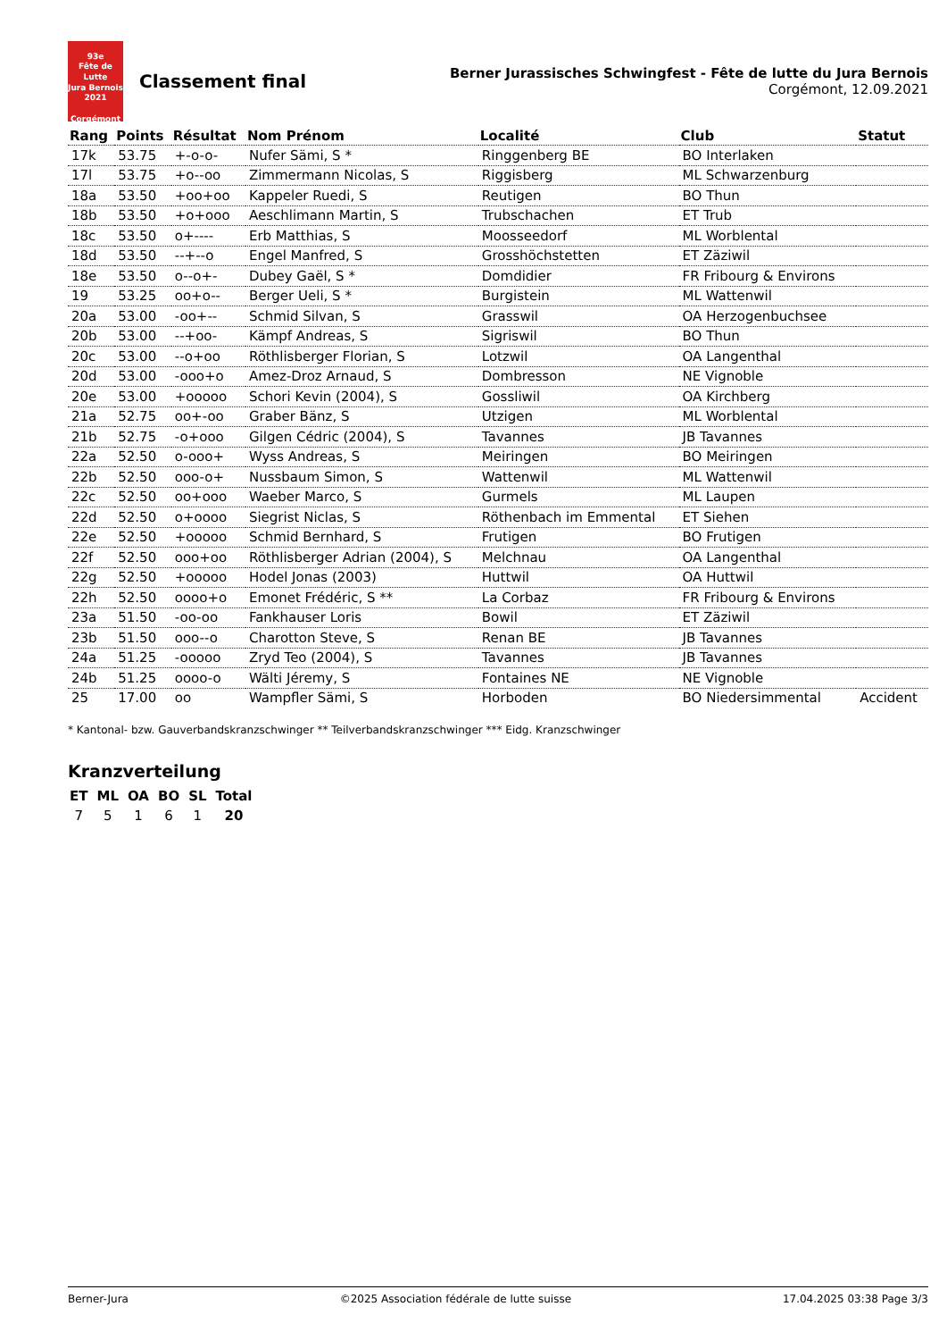93e
Fête de Lutte
Jura Bernois
2021
Corgémont
Classement final
Berner Jurassisches Schwingfest - Fête de lutte du Jura Bernois
Corgémont, 12.09.2021
| Rang | Points | Résultat | Nom Prénom | Localité | Club | Statut |
| --- | --- | --- | --- | --- | --- | --- |
| 17k | 53.75 | +-o-o- | Nufer Sämi, S * | Ringgenberg BE | BO Interlaken | |
| 17l | 53.75 | +o--oo | Zimmermann Nicolas, S | Riggisberg | ML Schwarzenburg | |
| 18a | 53.50 | +oo+oo | Kappeler Ruedi, S | Reutigen | BO Thun | |
| 18b | 53.50 | +o+ooo | Aeschlimann Martin, S | Trubschachen | ET Trub | |
| 18c | 53.50 | o+---- | Erb Matthias, S | Moosseedorf | ML Worblental | |
| 18d | 53.50 | --+--o | Engel Manfred, S | Grosshöchstetten | ET Zäziwil | |
| 18e | 53.50 | o--o+- | Dubey Gaël, S * | Domdidier | FR Fribourg & Environs | |
| 19 | 53.25 | oo+o-- | Berger Ueli, S * | Burgistein | ML Wattenwil | |
| 20a | 53.00 | -oo+-- | Schmid Silvan, S | Grasswil | OA Herzogenbuchsee | |
| 20b | 53.00 | --+oo- | Kämpf Andreas, S | Sigriswil | BO Thun | |
| 20c | 53.00 | --o+oo | Röthlisberger Florian, S | Lotzwil | OA Langenthal | |
| 20d | 53.00 | -ooo+o | Amez-Droz Arnaud, S | Dombresson | NE Vignoble | |
| 20e | 53.00 | +ooooo | Schori Kevin (2004), S | Gossliwil | OA Kirchberg | |
| 21a | 52.75 | oo+-oo | Graber Bänz, S | Utzigen | ML Worblental | |
| 21b | 52.75 | -o+ooo | Gilgen Cédric (2004), S | Tavannes | JB Tavannes | |
| 22a | 52.50 | o-ooo+ | Wyss Andreas, S | Meiringen | BO Meiringen | |
| 22b | 52.50 | ooo-o+ | Nussbaum Simon, S | Wattenwil | ML Wattenwil | |
| 22c | 52.50 | oo+ooo | Waeber Marco, S | Gurmels | ML Laupen | |
| 22d | 52.50 | o+oooo | Siegrist Niclas, S | Röthenbach im Emmental | ET Siehen | |
| 22e | 52.50 | +ooooo | Schmid Bernhard, S | Frutigen | BO Frutigen | |
| 22f | 52.50 | ooo+oo | Röthlisberger Adrian (2004), S | Melchnau | OA Langenthal | |
| 22g | 52.50 | +ooooo | Hodel Jonas (2003) | Huttwil | OA Huttwil | |
| 22h | 52.50 | oooo+o | Emonet Frédéric, S ** | La Corbaz | FR Fribourg & Environs | |
| 23a | 51.50 | -oo-oo | Fankhauser Loris | Bowil | ET Zäziwil | |
| 23b | 51.50 | ooo--o | Charotton Steve, S | Renan BE | JB Tavannes | |
| 24a | 51.25 | -ooooo | Zryd Teo (2004), S | Tavannes | JB Tavannes | |
| 24b | 51.25 | oooo-o | Wälti Jéremy, S | Fontaines NE | NE Vignoble | |
| 25 | 17.00 | oo | Wampfler Sämi, S | Horboden | BO Niedersimmental | Accident |
* Kantonal- bzw. Gauverbandskranzschwinger ** Teilverbandskranzschwinger *** Eidg. Kranzschwinger
Kranzverteilung
| ET | ML | OA | BO | SL | Total |
| --- | --- | --- | --- | --- | --- |
| 7 | 5 | 1 | 6 | 1 | 20 |
Berner-Jura ©2025 Association fédérale de lutte suisse 17.04.2025 03:38 Page 3/3